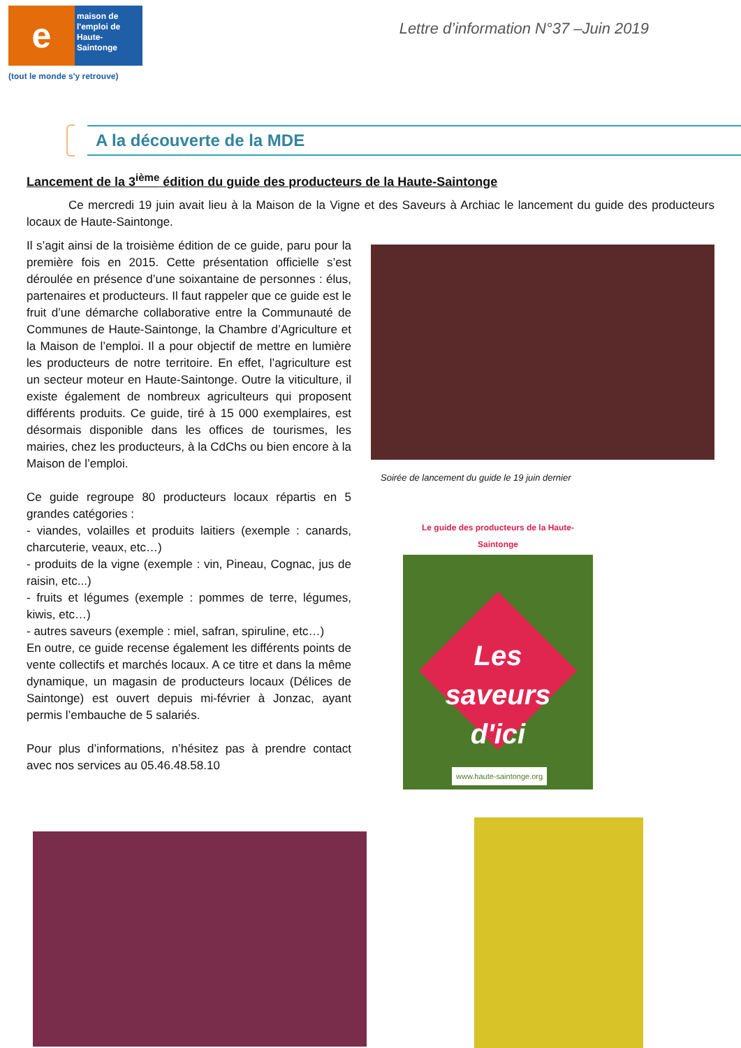e
maison de l'emploi de Haute-Saintonge
(tout le monde s'y retrouve)
Lettre d’information N°37 –Juin 2019
A la découverte de la MDE
Lancement de la 3<sup>ième</sup> édition du guide des producteurs de la Haute-Saintonge
Ce mercredi 19 juin avait lieu à la Maison de la Vigne et des Saveurs à Archiac le lancement du guide des producteurs locaux de Haute-Saintonge.
Il s’agit ainsi de la troisième édition de ce guide, paru pour la première fois en 2015. Cette présentation officielle s’est déroulée en présence d’une soixantaine de personnes : élus, partenaires et producteurs. Il faut rappeler que ce guide est le fruit d’une démarche collaborative entre la Communauté de Communes de Haute-Saintonge, la Chambre d’Agriculture et la Maison de l’emploi. Il a pour objectif de mettre en lumière les producteurs de notre territoire. En effet, l’agriculture est un secteur moteur en Haute-Saintonge. Outre la viticulture, il existe également de nombreux agriculteurs qui proposent différents produits. Ce guide, tiré à 15 000 exemplaires, est désormais disponible dans les offices de tourismes, les mairies, chez les producteurs, à la CdChs ou bien encore à la Maison de l’emploi.
Ce guide regroupe 80 producteurs locaux répartis en 5 grandes catégories :
- viandes, volailles et produits laitiers (exemple : canards, charcuterie, veaux, etc…)
- produits de la vigne (exemple : vin, Pineau, Cognac, jus de raisin, etc...)
- fruits et légumes (exemple : pommes de terre, légumes, kiwis, etc…)
- autres saveurs (exemple : miel, safran, spiruline, etc…)
En outre, ce guide recense également les différents points de vente collectifs et marchés locaux. A ce titre et dans la même dynamique, un magasin de producteurs locaux (Délices de Saintonge) est ouvert depuis mi-février à Jonzac, ayant permis l’embauche de 5 salariés.
Pour plus d’informations, n’hésitez pas à prendre contact avec nos services au 05.46.48.58.10
Soirée de lancement du guide le 19 juin dernier
Le guide des producteurs de la Haute-Saintonge
Les
saveurs
d'ici
www.haute-saintonge.org